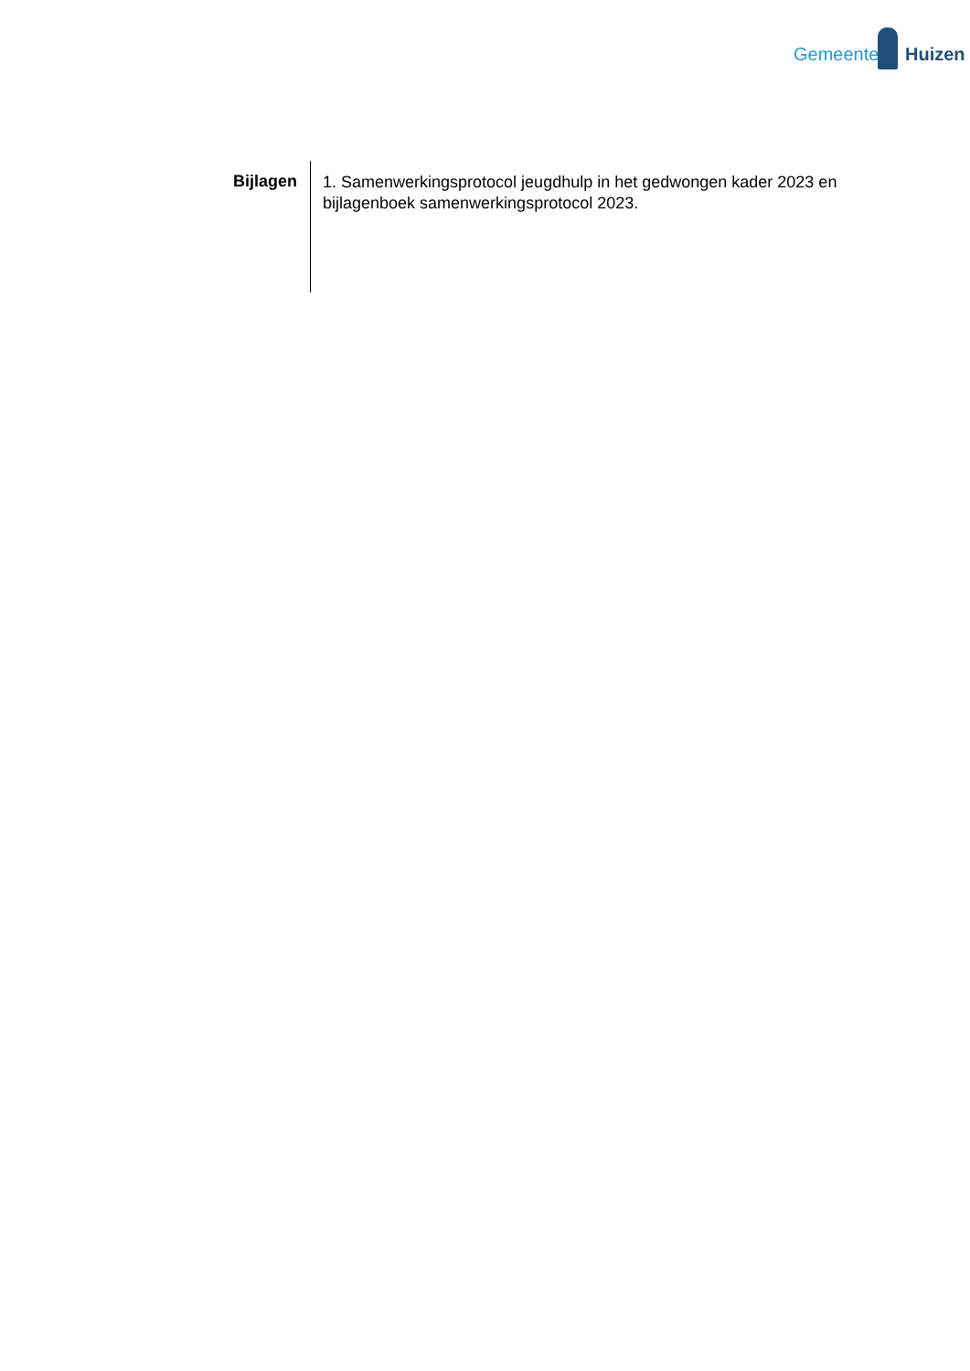Gemeente Huizen
Bijlagen
1. Samenwerkingsprotocol jeugdhulp in het gedwongen kader 2023 en bijlagenboek samenwerkingsprotocol 2023.